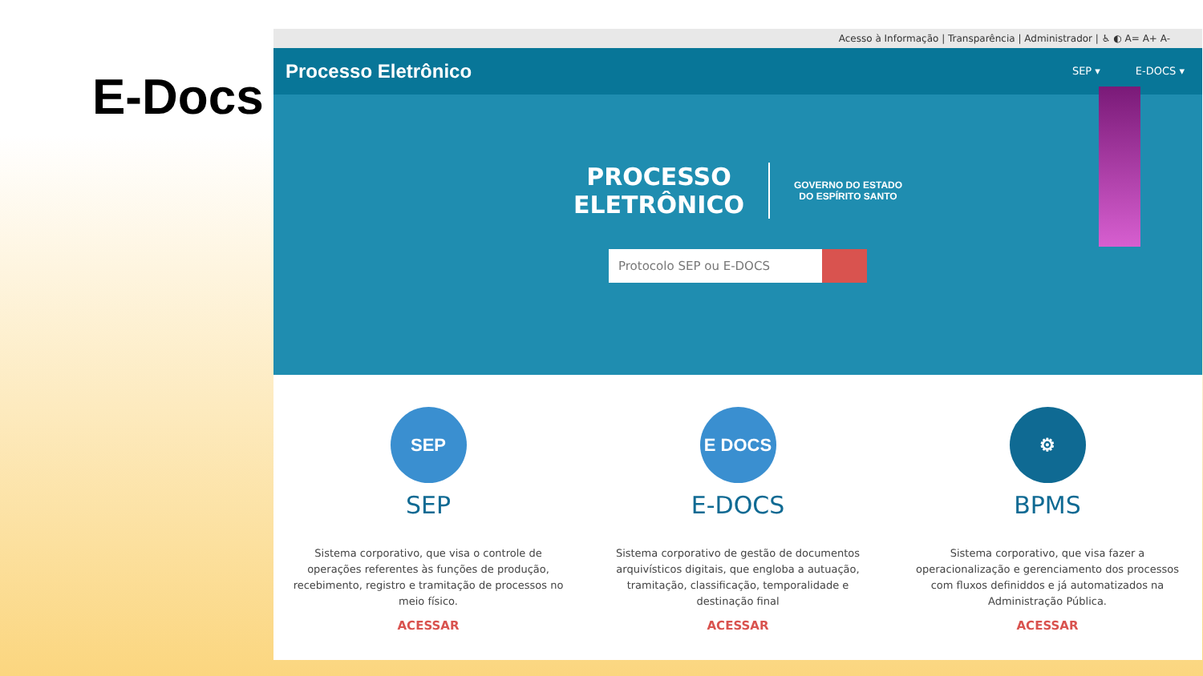E-Docs
Acesso à Informação | Transparência | Administrador | ♿ ◐ A= A+ A-
Processo Eletrônico
SEP ▾ E-DOCS ▾
PROCESSO
ELETRÔNICO
GOVERNO DO ESTADO
DO ESPÍRITO SANTO
Protocolo SEP ou E-DOCS
SEP
SEP
Sistema corporativo, que visa o controle de operações referentes às funções de produção, recebimento, registro e tramitação de processos no meio físico.
ACESSAR
E DOCS
E-DOCS
Sistema corporativo de gestão de documentos arquivísticos digitais, que engloba a autuação, tramitação, classificação, temporalidade e destinação final
ACESSAR
⚙
BPMS
Sistema corporativo, que visa fazer a operacionalização e gerenciamento dos processos com fluxos definiddos e já automatizados na Administração Pública.
ACESSAR